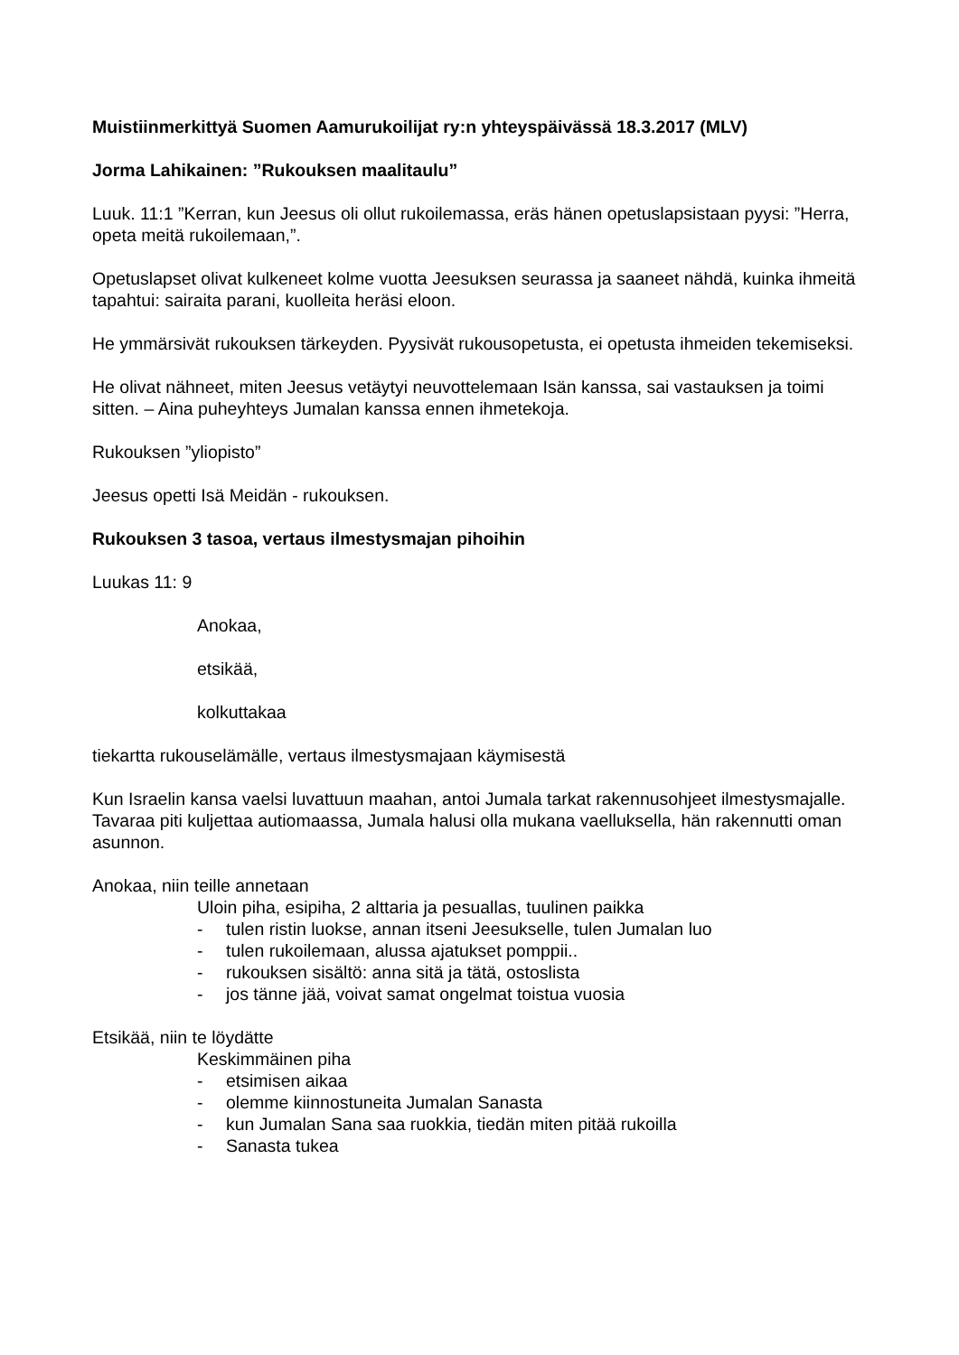Muistiinmerkittyä Suomen Aamurukoilijat ry:n yhteyspäivässä 18.3.2017 (MLV)
Jorma Lahikainen: ”Rukouksen maalitaulu”
Luuk. 11:1 ”Kerran, kun Jeesus oli ollut rukoilemassa, eräs hänen opetuslapsistaan pyysi: ”Herra, opeta meitä rukoilemaan,”.
Opetuslapset olivat kulkeneet kolme vuotta Jeesuksen seurassa ja saaneet nähdä, kuinka ihmeitä tapahtui: sairaita parani, kuolleita heräsi eloon.
He ymmärsivät rukouksen tärkeyden. Pyysivät rukousopetusta, ei opetusta ihmeiden tekemiseksi.
He olivat nähneet, miten Jeesus vetäytyi neuvottelemaan Isän kanssa, sai vastauksen ja toimi sitten. – Aina puheyhteys Jumalan kanssa ennen ihmetekoja.
Rukouksen ”yliopisto”
Jeesus opetti Isä Meidän - rukouksen.
Rukouksen 3 tasoa, vertaus ilmestysmajan pihoihin
Luukas 11: 9
Anokaa,
etsikää,
kolkuttakaa
tiekartta rukouselämälle, vertaus ilmestysmajaan käymisestä
Kun Israelin kansa vaelsi luvattuun maahan, antoi Jumala tarkat rakennusohjeet ilmestysmajalle. Tavaraa piti kuljettaa autiomaassa, Jumala halusi olla mukana vaelluksella, hän rakennutti oman asunnon.
Anokaa, niin teille annetaan
Uloin piha, esipiha, 2 alttaria ja pesuallas, tuulinen paikka
- tulen ristin luokse, annan itseni Jeesukselle, tulen Jumalan luo
- tulen rukoilemaan, alussa ajatukset pomppii..
- rukouksen sisältö: anna sitä ja tätä, ostoslista
- jos tänne jää, voivat samat ongelmat toistua vuosia
Etsikää, niin te löydätte
Keskimmäinen piha
- etsimisen aikaa
- olemme kiinnostuneita Jumalan Sanasta
- kun Jumalan Sana saa ruokkia, tiedän miten pitää rukoilla
- Sanasta tukea